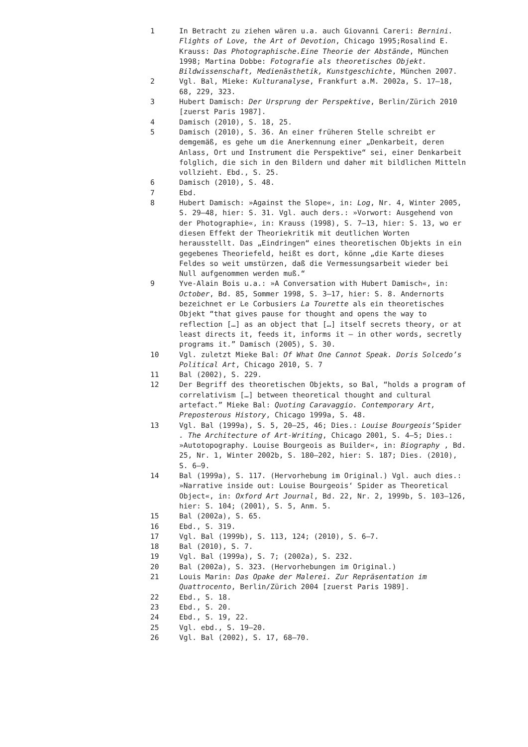1 In Betracht zu ziehen wären u.a. auch Giovanni Careri: Bernini. Flights of Love, the Art of Devotion, Chicago 1995;Rosalind E. Krauss: Das Photographische.Eine Theorie der Abstände, München 1998; Martina Dobbe: Fotografie als theoretisches Objekt. Bildwissenschaft, Medienästhetik, Kunstgeschichte, München 2007.
2 Vgl. Bal, Mieke: Kulturanalyse, Frankfurt a.M. 2002a, S. 17–18, 68, 229, 323.
3 Hubert Damisch: Der Ursprung der Perspektive, Berlin/Zürich 2010 [zuerst Paris 1987].
4 Damisch (2010), S. 18, 25.
5 Damisch (2010), S. 36. An einer früheren Stelle schreibt er demgemäß, es gehe um die Anerkennung einer „Denkarbeit, deren Anlass, Ort und Instrument die Perspektive“ sei, einer Denkarbeit folglich, die sich in den Bildern und daher mit bildlichen Mitteln vollzieht. Ebd., S. 25.
6 Damisch (2010), S. 48.
7 Ebd.
8 Hubert Damisch: »Against the Slope«, in: Log, Nr. 4, Winter 2005, S. 29–48, hier: S. 31. Vgl. auch ders.: »Vorwort: Ausgehend von der Photographie«, in: Krauss (1998), S. 7–13, hier: S. 13, wo er diesen Effekt der Theoriekritik mit deutlichen Worten herausstellt. Das „Eindringen“ eines theoretischen Objekts in ein gegebenes Theoriefeld, heißt es dort, könne „die Karte dieses Feldes so weit umstürzen, daß die Vermessungsarbeit wieder bei Null aufgenommen werden muß.“
9 Yve-Alain Bois u.a.: »A Conversation with Hubert Damisch«, in: October, Bd. 85, Sommer 1998, S. 3–17, hier: S. 8. Andernorts bezeichnet er Le Corbusiers La Tourette als ein theoretisches Objekt “that gives pause for thought and opens the way to reflection […] as an object that […] itself secrets theory, or at least directs it, feeds it, informs it – in other words, secretly programs it.” Damisch (2005), S. 30.
10 Vgl. zuletzt Mieke Bal: Of What One Cannot Speak. Doris Solcedo’s Political Art, Chicago 2010, S. 7
11 Bal (2002), S. 229.
12 Der Begriff des theoretischen Objekts, so Bal, “holds a program of correlativism […] between theoretical thought and cultural artefact.” Mieke Bal: Quoting Caravaggio. Contemporary Art, Preposterous History, Chicago 1999a, S. 48.
13 Vgl. Bal (1999a), S. 5, 20–25, 46; Dies.: Louise Bourgeois’Spider . The Architecture of Art-Writing, Chicago 2001, S. 4–5; Dies.: »Autotopography. Louise Bourgeois as Builder«, in: Biography , Bd. 25, Nr. 1, Winter 2002b, S. 180–202, hier: S. 187; Dies. (2010), S. 6–9.
14 Bal (1999a), S. 117. (Hervorhebung im Original.) Vgl. auch dies.: »Narrative inside out: Louise Bourgeois‘ Spider as Theoretical Object«, in: Oxford Art Journal, Bd. 22, Nr. 2, 1999b, S. 103–126, hier: S. 104; (2001), S. 5, Anm. 5.
15 Bal (2002a), S. 65.
16 Ebd., S. 319.
17 Vgl. Bal (1999b), S. 113, 124; (2010), S. 6–7.
18 Bal (2010), S. 7.
19 Vgl. Bal (1999a), S. 7; (2002a), S. 232.
20 Bal (2002a), S. 323. (Hervorhebungen im Original.)
21 Louis Marin: Das Opake der Malerei. Zur Repräsentation im Quattrocento, Berlin/Zürich 2004 [zuerst Paris 1989].
22 Ebd., S. 18.
23 Ebd., S. 20.
24 Ebd., S. 19, 22.
25 Vgl. ebd., S. 19–20.
26 Vgl. Bal (2002), S. 17, 68–70.